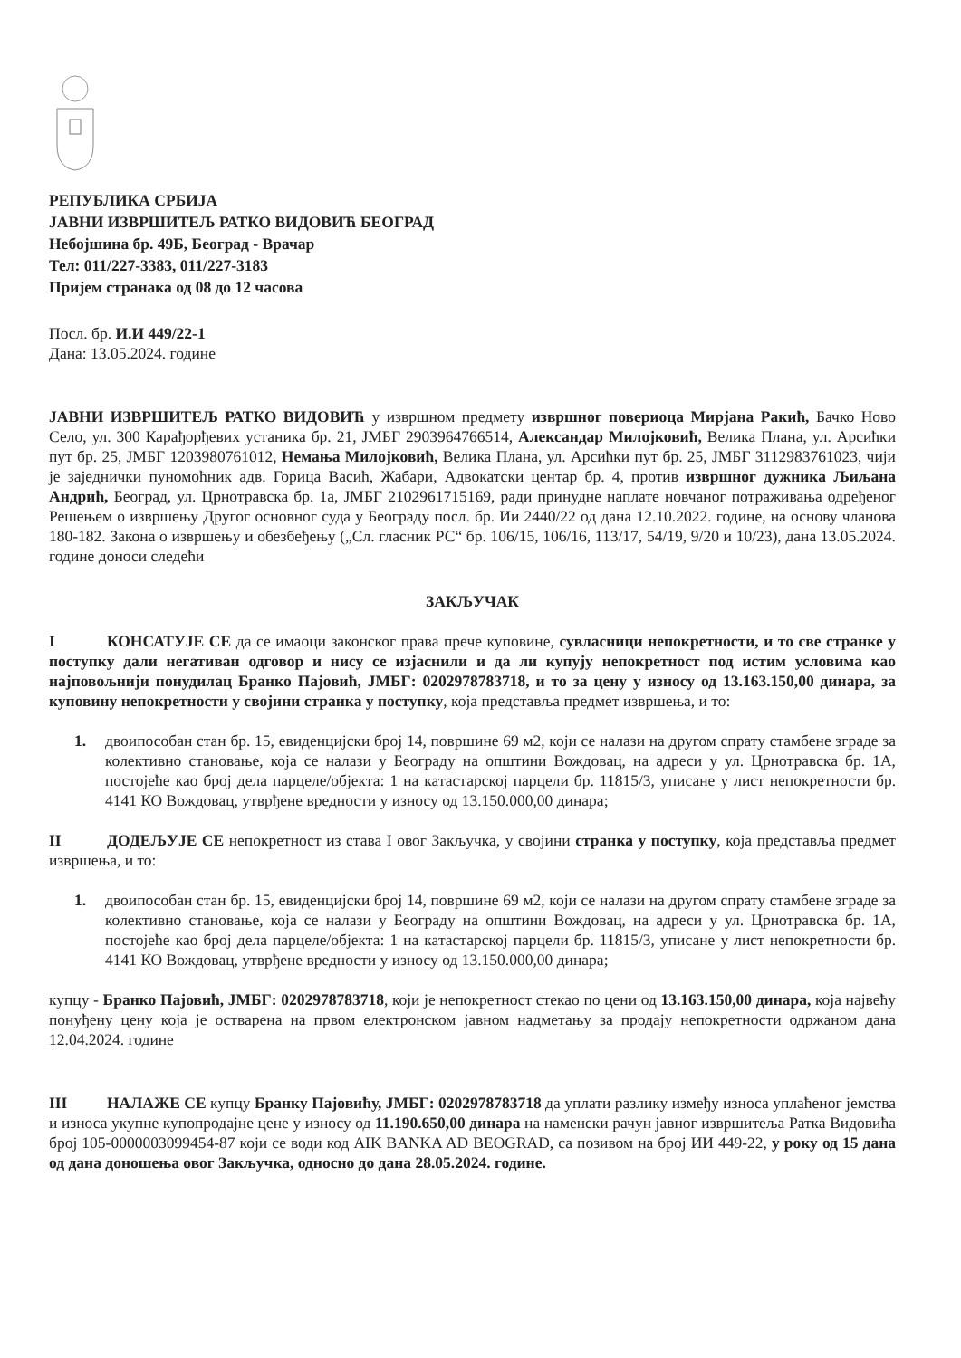РЕПУБЛИКА СРБИЈА
ЈАВНИ ИЗВРШИТЕЉ РАТКО ВИДОВИЋ БЕОГРАД
Небојшина бр. 49Б, Београд - Врачар
Тел: 011/227-3383, 011/227-3183
Пријем странака од 08 до 12 часова
Посл. бр. И.И 449/22-1
Дана: 13.05.2024. године
ЈАВНИ ИЗВРШИТЕЉ РАТКО ВИДОВИЋ у извршном предмету извршног повериоца Мирјана Ракић, Бачко Ново Село, ул. 300 Карађорђевих устаника бр. 21, ЈМБГ 2903964766514, Александар Милојковић, Велика Плана, ул. Арсићки пут бр. 25, ЈМБГ 1203980761012, Немања Милојковић, Велика Плана, ул. Арсићки пут бр. 25, ЈМБГ 3112983761023, чији је заједнички пуномоћник адв. Горица Васић, Жабари, Адвокатски центар бр. 4, против извршног дужника Љиљана Андрић, Београд, ул. Црнотравска бр. 1а, ЈМБГ 2102961715169, ради принудне наплате новчаног потраживања одређеног Решењем о извршењу Другог основног суда у Београду посл. бр. Ии 2440/22 од дана 12.10.2022. године, на основу чланова 180-182. Закона о извршењу и обезбеђењу („Сл. гласник РС“ бр. 106/15, 106/16, 113/17, 54/19, 9/20 и 10/23), дана 13.05.2024. године доноси следећи
ЗАКЉУЧАК
I КОНСАТУЈЕ СЕ да се имаоци законског права прече куповине, сувласници непокретности, и то све странке у поступку дали негативан одговор и нису се изјаснили и да ли купују непокретност под истим условима као најповољнији понудилац Бранко Пајовић, ЈМБГ: 0202978783718, и то за цену у износу од 13.163.150,00 динара, за куповину непокретности у својини странка у поступку, која представља предмет извршења, и то:
1. двоипособан стан бр. 15, евиденцијски број 14, површине 69 м2, који се налази на другом спрату стамбене зграде за колективно становање, која се налази у Београду на општини Вождовац, на адреси у ул. Црнотравска бр. 1А, постојеће као број дела парцеле/објекта: 1 на катастарској парцели бр. 11815/3, уписане у лист непокретности бр. 4141 КО Вождовац, утврђене вредности у износу од 13.150.000,00 динара;
II ДОДЕЉУЈЕ СЕ непокретност из става I овог Закључка, у својини странка у поступку, која представља предмет извршења, и то:
1. двоипособан стан бр. 15, евиденцијски број 14, површине 69 м2, који се налази на другом спрату стамбене зграде за колективно становање, која се налази у Београду на општини Вождовац, на адреси у ул. Црнотравска бр. 1А, постојеће као број дела парцеле/објекта: 1 на катастарској парцели бр. 11815/3, уписане у лист непокретности бр. 4141 КО Вождовац, утврђене вредности у износу од 13.150.000,00 динара;
купцу - Бранко Пајовић, ЈМБГ: 0202978783718, који је непокретност стекао по цени од 13.163.150,00 динара, која највећу понуђену цену која је остварена на првом електронском јавном надметању за продају непокретности одржаном дана 12.04.2024. године
III НАЛАЖЕ СЕ купцу Бранку Пајовићу, ЈМБГ: 0202978783718 да уплати разлику између износа уплаћеног јемства и износа укупне купопродајне цене у износу од 11.190.650,00 динара на наменски рачун јавног извршитеља Ратка Видовића број 105-0000003099454-87 који се води код AIK BANKA AD BEOGRAD, са позивом на број ИИ 449-22, у року од 15 дана од дана доношења овог Закључка, односно до дана 28.05.2024. године.